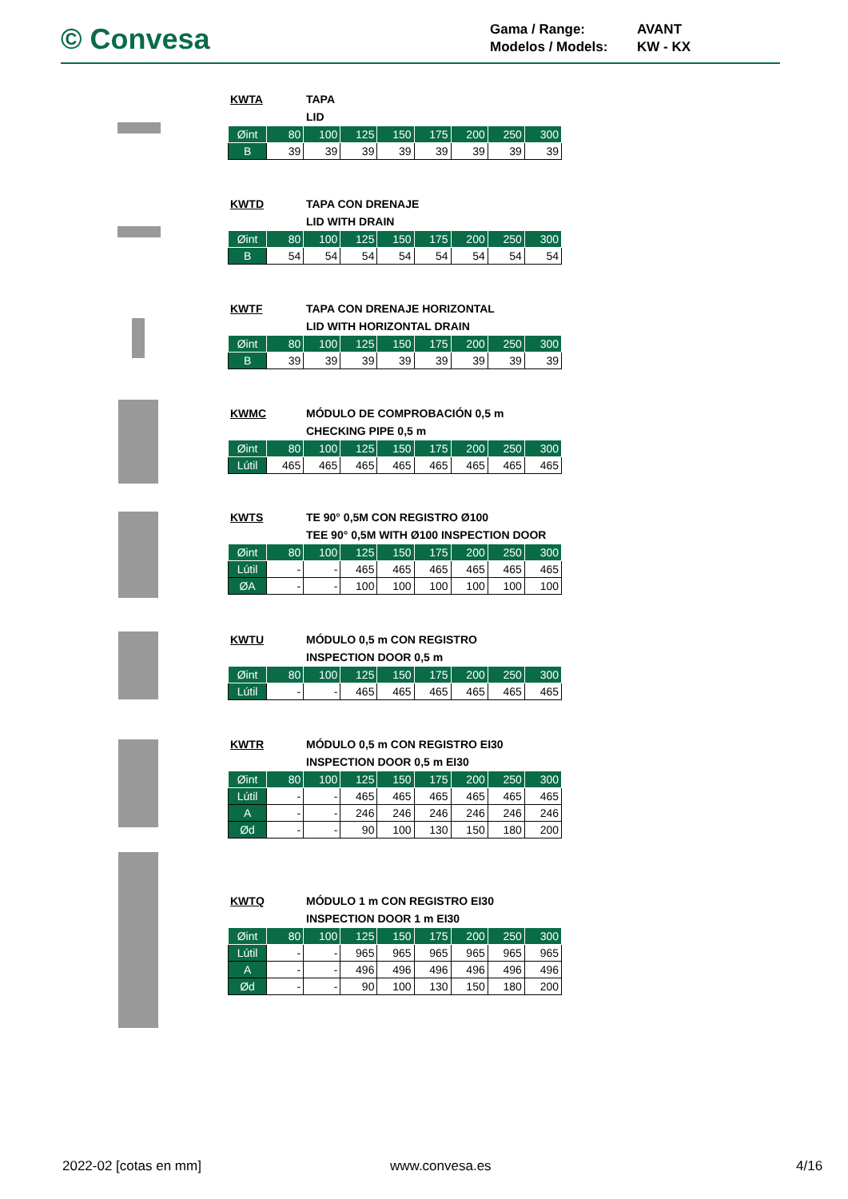© Convesa
Gama / Range: AVANT
Modelos / Models: KW - KX
KWTA TAPA
LID
| Øint | 80 | 100 | 125 | 150 | 175 | 200 | 250 | 300 |
| B | 39 | 39 | 39 | 39 | 39 | 39 | 39 | 39 |
KWTD TAPA CON DRENAJE
LID WITH DRAIN
| Øint | 80 | 100 | 125 | 150 | 175 | 200 | 250 | 300 |
| B | 54 | 54 | 54 | 54 | 54 | 54 | 54 | 54 |
KWTF TAPA CON DRENAJE HORIZONTAL
LID WITH HORIZONTAL DRAIN
| Øint | 80 | 100 | 125 | 150 | 175 | 200 | 250 | 300 |
| B | 39 | 39 | 39 | 39 | 39 | 39 | 39 | 39 |
KWMC MÓDULO DE COMPROBACIÓN 0,5 m
CHECKING PIPE 0,5 m
| Øint | 80 | 100 | 125 | 150 | 175 | 200 | 250 | 300 |
| Lútil | 465 | 465 | 465 | 465 | 465 | 465 | 465 | 465 |
KWTS TE 90° 0,5M CON REGISTRO Ø100
TEE 90° 0,5M WITH Ø100 INSPECTION DOOR
| Øint | 80 | 100 | 125 | 150 | 175 | 200 | 250 | 300 |
| Lútil | - | - | 465 | 465 | 465 | 465 | 465 | 465 |
| ØA | - | - | 100 | 100 | 100 | 100 | 100 | 100 |
KWTU MÓDULO 0,5 m CON REGISTRO
INSPECTION DOOR 0,5 m
| Øint | 80 | 100 | 125 | 150 | 175 | 200 | 250 | 300 |
| Lútil | - | - | 465 | 465 | 465 | 465 | 465 | 465 |
KWTR MÓDULO 0,5 m CON REGISTRO EI30
INSPECTION DOOR 0,5 m EI30
| Øint | 80 | 100 | 125 | 150 | 175 | 200 | 250 | 300 |
| Lútil | - | - | 465 | 465 | 465 | 465 | 465 | 465 |
| A | - | - | 246 | 246 | 246 | 246 | 246 | 246 |
| Ød | - | - | 90 | 100 | 130 | 150 | 180 | 200 |
KWTQ MÓDULO 1 m CON REGISTRO EI30
INSPECTION DOOR 1 m EI30
| Øint | 80 | 100 | 125 | 150 | 175 | 200 | 250 | 300 |
| Lútil | - | - | 965 | 965 | 965 | 965 | 965 | 965 |
| A | - | - | 496 | 496 | 496 | 496 | 496 | 496 |
| Ød | - | - | 90 | 100 | 130 | 150 | 180 | 200 |
2022-02 [cotas en mm] www.convesa.es 4/16